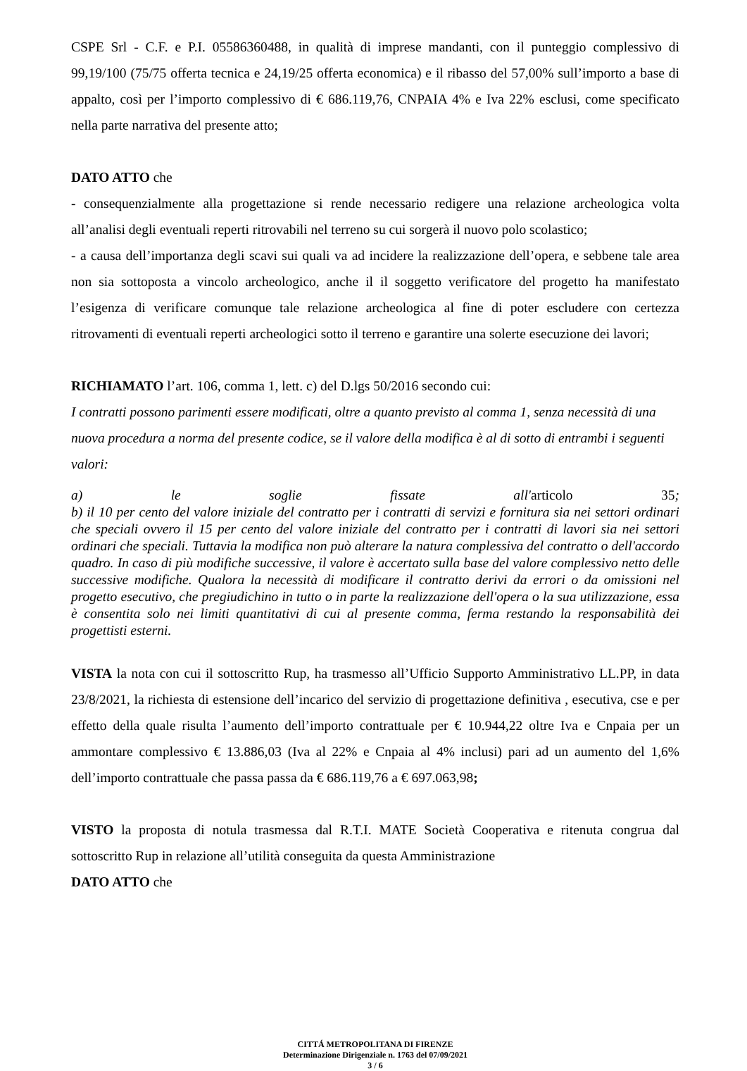CSPE Srl - C.F. e P.I. 05586360488, in qualità di imprese mandanti, con il punteggio complessivo di 99,19/100 (75/75 offerta tecnica e 24,19/25 offerta economica) e il ribasso del 57,00% sull’importo a base di appalto, così per l’importo complessivo di € 686.119,76, CNPAIA 4% e Iva 22% esclusi, come specificato nella parte narrativa del presente atto;
DATO ATTO che
- consequenzialmente alla progettazione si rende necessario redigere una relazione archeologica volta all’analisi degli eventuali reperti ritrovabili nel terreno su cui sorgerà il nuovo polo scolastico;
- a causa dell’importanza degli scavi sui quali va ad incidere la realizzazione dell’opera, e sebbene tale area non sia sottoposta a vincolo archeologico, anche il il soggetto verificatore del progetto ha manifestato l’esigenza di verificare comunque tale relazione archeologica al fine di poter escludere con certezza ritrovamenti di eventuali reperti archeologici sotto il terreno e garantire una solerte esecuzione dei lavori;
RICHIAMATO l’art. 106, comma 1, lett. c) del D.lgs 50/2016 secondo cui:
I contratti possono parimenti essere modificati, oltre a quanto previsto al comma 1, senza necessità di una nuova procedura a norma del presente codice, se il valore della modifica è al di sotto di entrambi i seguenti valori:
a) le soglie fissate all'articolo 35;
b) il 10 per cento del valore iniziale del contratto per i contratti di servizi e fornitura sia nei settori ordinari che speciali ovvero il 15 per cento del valore iniziale del contratto per i contratti di lavori sia nei settori ordinari che speciali. Tuttavia la modifica non può alterare la natura complessiva del contratto o dell'accordo quadro. In caso di più modifiche successive, il valore è accertato sulla base del valore complessivo netto delle successive modifiche. Qualora la necessità di modificare il contratto derivi da errori o da omissioni nel progetto esecutivo, che pregiudichino in tutto o in parte la realizzazione dell'opera o la sua utilizzazione, essa è consentita solo nei limiti quantitativi di cui al presente comma, ferma restando la responsabilità dei progettisti esterni.
VISTA la nota con cui il sottoscritto Rup, ha trasmesso all’Ufficio Supporto Amministrativo LL.PP, in data 23/8/2021, la richiesta di estensione dell’incarico del servizio di progettazione definitiva , esecutiva, cse e per effetto della quale risulta l’aumento dell’importo contrattuale per € 10.944,22 oltre Iva e Cnpaia per un ammontare complessivo € 13.886,03 (Iva al 22% e Cnpaia al 4% inclusi) pari ad un aumento del 1,6% dell’importo contrattuale che passa passa da € 686.119,76 a € 697.063,98;
VISTO la proposta di notula trasmessa dal R.T.I. MATE Società Cooperativa e ritenuta congrua dal sottoscritto Rup in relazione all’utilità conseguita da questa Amministrazione
DATO ATTO che
CITTÁ METROPOLITANA DI FIRENZE
Determinazione Dirigenziale n. 1763 del 07/09/2021
3 / 6